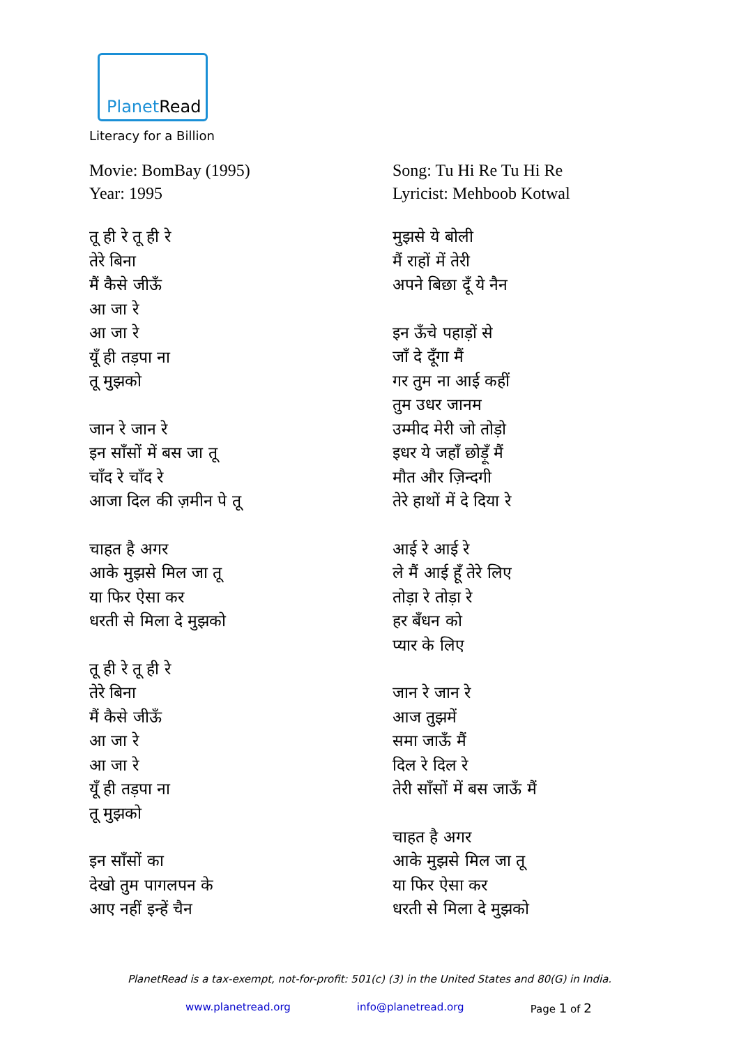PlanetRead
Literacy for a Billion
Movie: BomBay (1995)
Year: 1995
तू ही रे तू ही रे
तेरे बिना
मैं कैसे जीऊँ
आ जा रे
आ जा रे
यूँ ही तड़पा ना
तू मुझको
जान रे जान रे
इन साँसों में बस जा तू
चाँद रे चाँद रे
आजा दिल की ज़मीन पे तू
चाहत है अगर
आके मुझसे मिल जा तू
या फिर ऐसा कर
धरती से मिला दे मुझको
तू ही रे तू ही रे
तेरे बिना
मैं कैसे जीऊँ
आ जा रे
आ जा रे
यूँ ही तड़पा ना
तू मुझको
इन साँसों का
देखो तुम पागलपन के
आए नहीं इन्हें चैन
Song: Tu Hi Re Tu Hi Re
Lyricist: Mehboob Kotwal
मुझसे ये बोली
मैं राहों में तेरी
अपने बिछा दूँ ये नैन
इन ऊँचे पहाड़ों से
जाँ दे दूँगा मैं
गर तुम ना आई कहीं
तुम उधर जानम
उम्मीद मेरी जो तोड़ो
इधर ये जहाँ छोड़ूँ मैं
मौत और ज़िन्दगी
तेरे हाथों में दे दिया रे
आई रे आई रे
ले मैं आई हूँ तेरे लिए
तोड़ा रे तोड़ा रे
हर बँधन को
प्यार के लिए
जान रे जान रे
आज तुझमें
समा जाऊँ मैं
दिल रे दिल रे
तेरी साँसों में बस जाऊँ मैं
चाहत है अगर
आके मुझसे मिल जा तू
या फिर ऐसा कर
धरती से मिला दे मुझको
PlanetRead is a tax-exempt, not-for-profit: 501(c) (3) in the United States and 80(G) in India.
www.planetread.org info@planetread.org Page 1 of 2